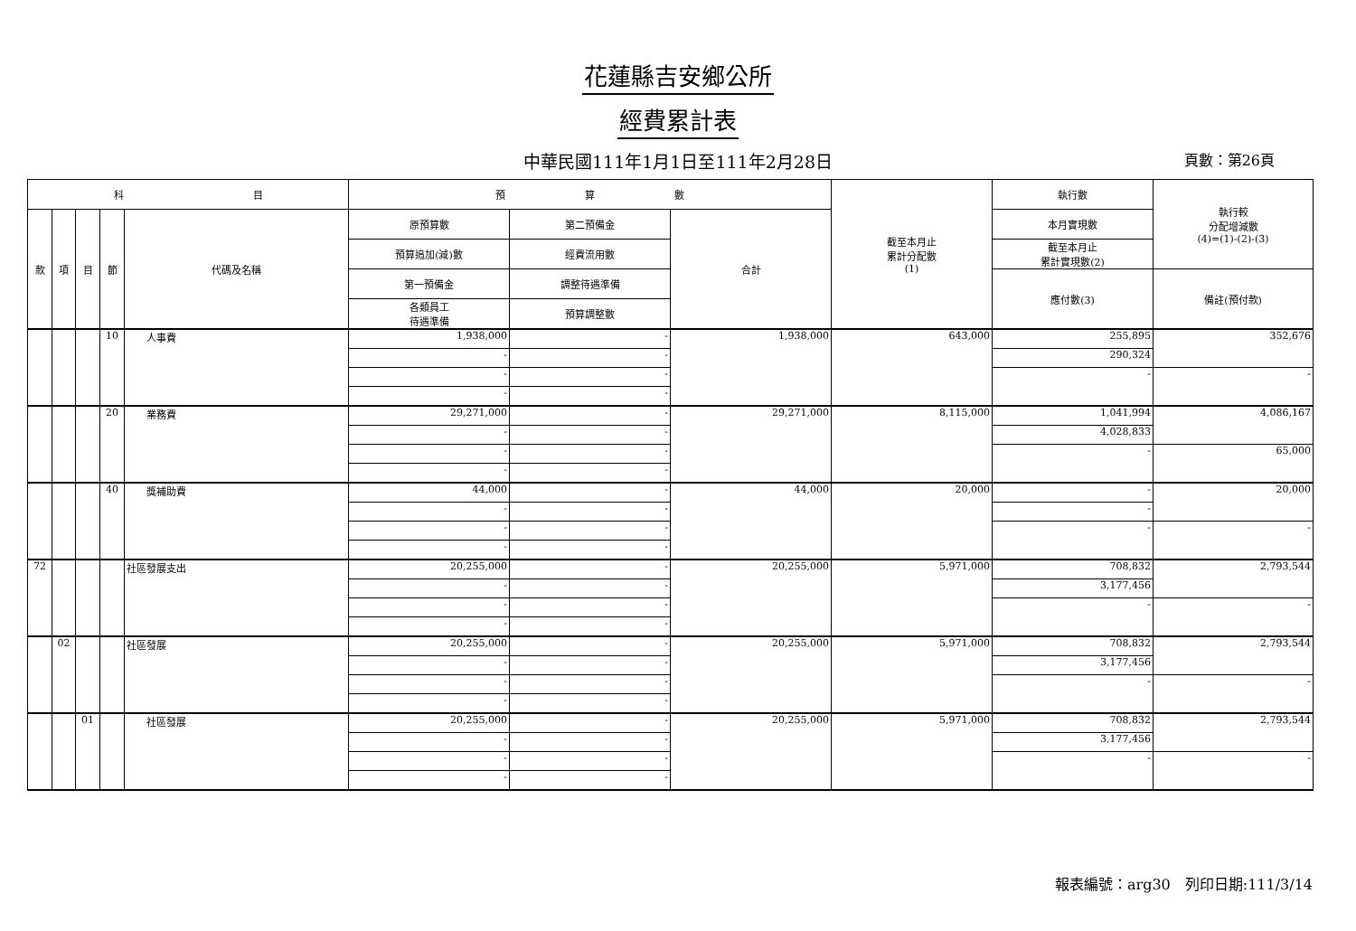花蓮縣吉安鄉公所
經費累計表
中華民國111年1月1日至111年2月28日 頁數：第26頁
| 科 目 | | | | | 預 算 數 | | | 截至本月止 累計分配數 (1) | 執行數 | 執行較 分配增減數 (4)=(1)-(2)-(3) |
| --- | --- | --- | --- | --- | --- | --- | --- | --- | --- | --- |
| 款 | 項 | 目 | 節 | 代碼及名稱 | 原預算數 | 第二預備金 | 合計 | | 本月實現數 | |
| | | | | | 預算追加(減)數 | 經費流用數 | | | 截至本月止 累計實現數(2) | |
| | | | | | 第一預備金 | 調整待遇準備 | | | 應付數(3) | 備註(預付款) |
| | | | | | 各類員工 待遇準備 | 預算調整數 | | | | |
| | | | 10 | 人事費 | 1,938,000 | - | 1,938,000 | 643,000 | 255,895 | 352,676 |
| | | | | | - | - | | | 290,324 | |
| | | | | | - | - | | | - | - |
| | | | | | - | - | | | | |
| | | | 20 | 業務費 | 29,271,000 | - | 29,271,000 | 8,115,000 | 1,041,994 | 4,086,167 |
| | | | | | - | - | | | 4,028,833 | |
| | | | | | - | - | | | - | 65,000 |
| | | | | | - | - | | | | |
| | | | 40 | 獎補助費 | 44,000 | - | 44,000 | 20,000 | - | 20,000 |
| | | | | | - | - | | | - | |
| | | | | | - | - | | | - | - |
| | | | | | - | - | | | | |
| 72 | | | | 社區發展支出 | 20,255,000 | - | 20,255,000 | 5,971,000 | 708,832 | 2,793,544 |
| | | | | | - | - | | | 3,177,456 | |
| | | | | | - | - | | | - | - |
| | | | | | - | - | | | | |
| | 02 | | | 社區發展 | 20,255,000 | - | 20,255,000 | 5,971,000 | 708,832 | 2,793,544 |
| | | | | | - | - | | | 3,177,456 | |
| | | | | | - | - | | | - | - |
| | | | | | - | - | | | | |
| | | 01 | | 社區發展 | 20,255,000 | - | 20,255,000 | 5,971,000 | 708,832 | 2,793,544 |
| | | | | | - | - | | | 3,177,456 | |
| | | | | | - | - | | | - | - |
| | | | | | - | - | | | | |
報表編號：arg30　列印日期:111/3/14